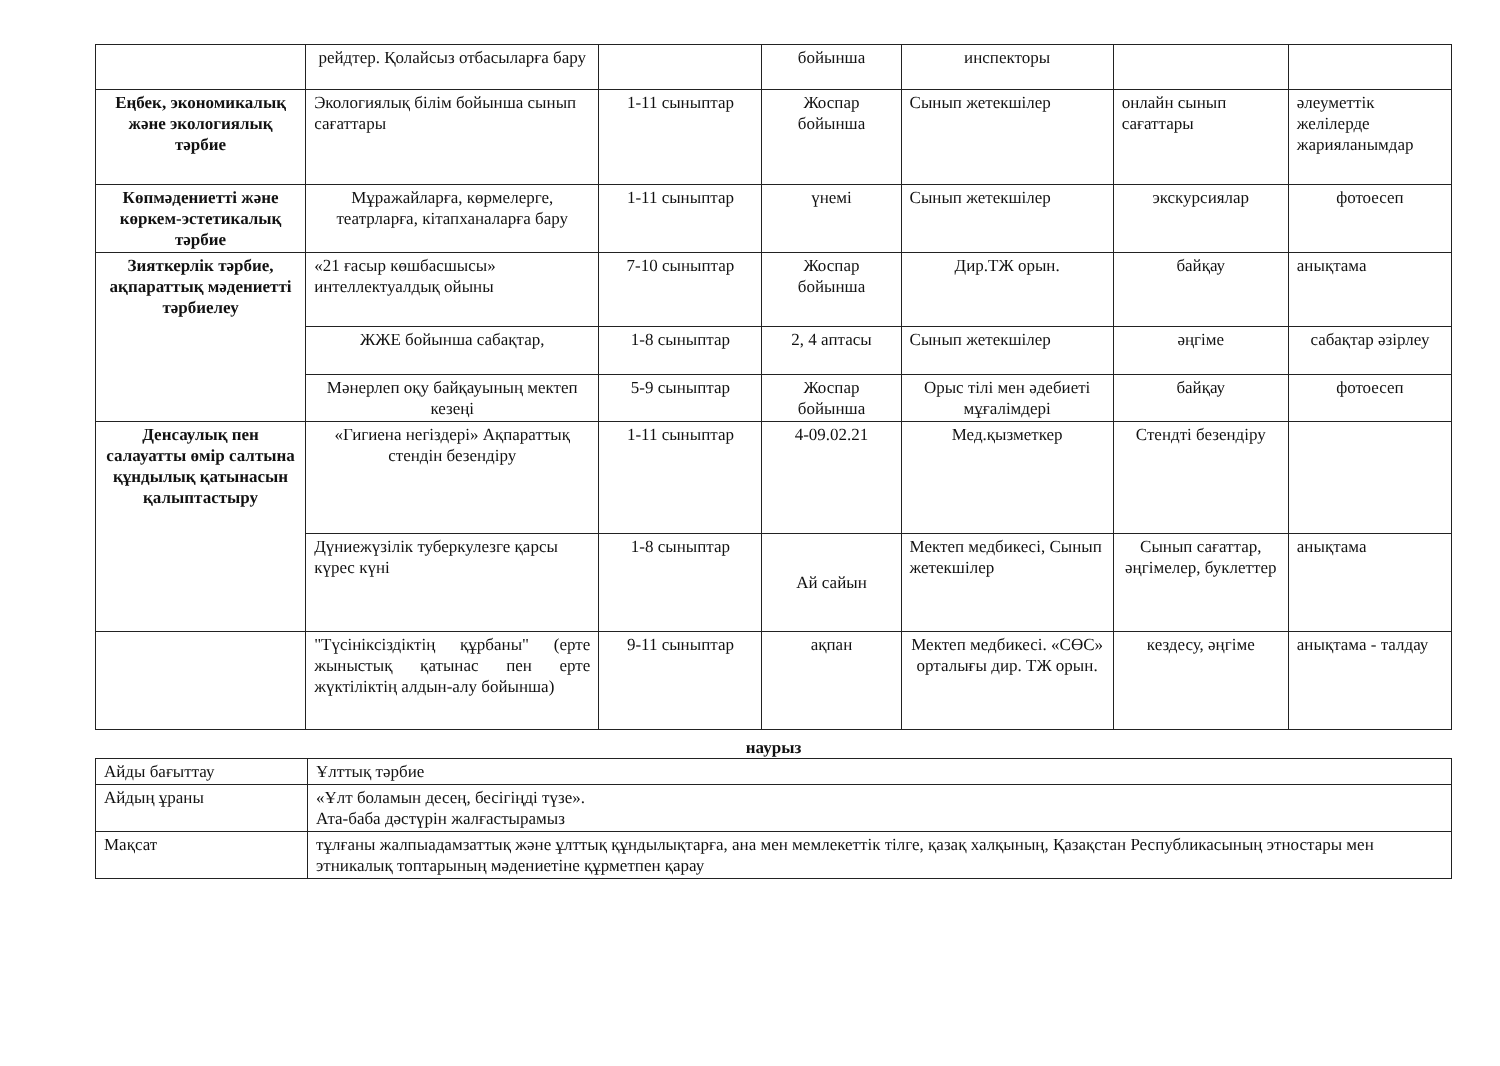| | рейдтер. Қолайсыз отбасыларға бару | | бойынша | инспекторы | | |
| Еңбек, экономикалық және экологиялық тәрбие | Экологиялық білім бойынша сынып сағаттары | 1-11 сыныптар | Жоспар бойынша | Сынып жетекшілер | онлайн сынып сағаттары | әлеуметтік желілерде жарияланымдар |
| Көпмәдениетті және көркем-эстетикалық тәрбие | Мұражайларға, көрмелерге, театрларға, кітапханаларға бару | 1-11 сыныптар | үнемі | Сынып жетекшілер | экскурсиялар | фотоесеп |
| Зияткерлік тәрбие, ақпараттық мәдениетті тәрбиелеу | «21 ғасыр көшбасшысы» интеллектуалдық ойыны | 7-10 сыныптар | Жоспар бойынша | Дир.ТЖ орын. | байқау | анықтама |
| | ЖЖЕ бойынша сабақтар, | 1-8 сыныптар | 2, 4 аптасы | Сынып жетекшілер | әңгіме | сабақтар әзірлеу |
| | Мәнерлеп оқу байқауының мектеп кезеңі | 5-9 сыныптар | Жоспар бойынша | Орыс тілі мен әдебиеті мұғалімдері | байқау | фотоесеп |
| Денсаулық пен салауатты өмір салтына құндылық қатынасын қалыптастыру | «Гигиена негіздері» Ақпараттық стендін безендіру | 1-11 сыныптар | 4-09.02.21 | Мед.қызметкер | Стендті безендіру | |
| | Дүниежүзілік туберкулезге қарсы күрес күні | 1-8 сыныптар | Ай сайын | Мектеп медбикесі, Сынып жетекшілер | Сынып сағаттар, әңгімелер, буклеттер | анықтама |
| | "Түсініксіздіктің құрбаны" (ерте жыныстық қатынас пен ерте жүктіліктің алдын-алу бойынша) | 9-11 сыныптар | ақпан | Мектеп медбикесі. «СӨС» орталығы дир. ТЖ орын. | кездесу, әңгіме | анықтама - талдау |
наурыз
| Айды бағыттау | Ұлттық тәрбие |
| Айдың ұраны | «Ұлт боламын десең, бесігіңді түзе». Ата-баба дәстүрін жалғастырамыз |
| Мақсат | тұлғаны жалпыадамзаттық және ұлттық құндылықтарға, ана мен мемлекеттік тілге, қазақ халқының, Қазақстан Республикасының этностары мен этникалық топтарының мәдениетіне құрметпен қарау |